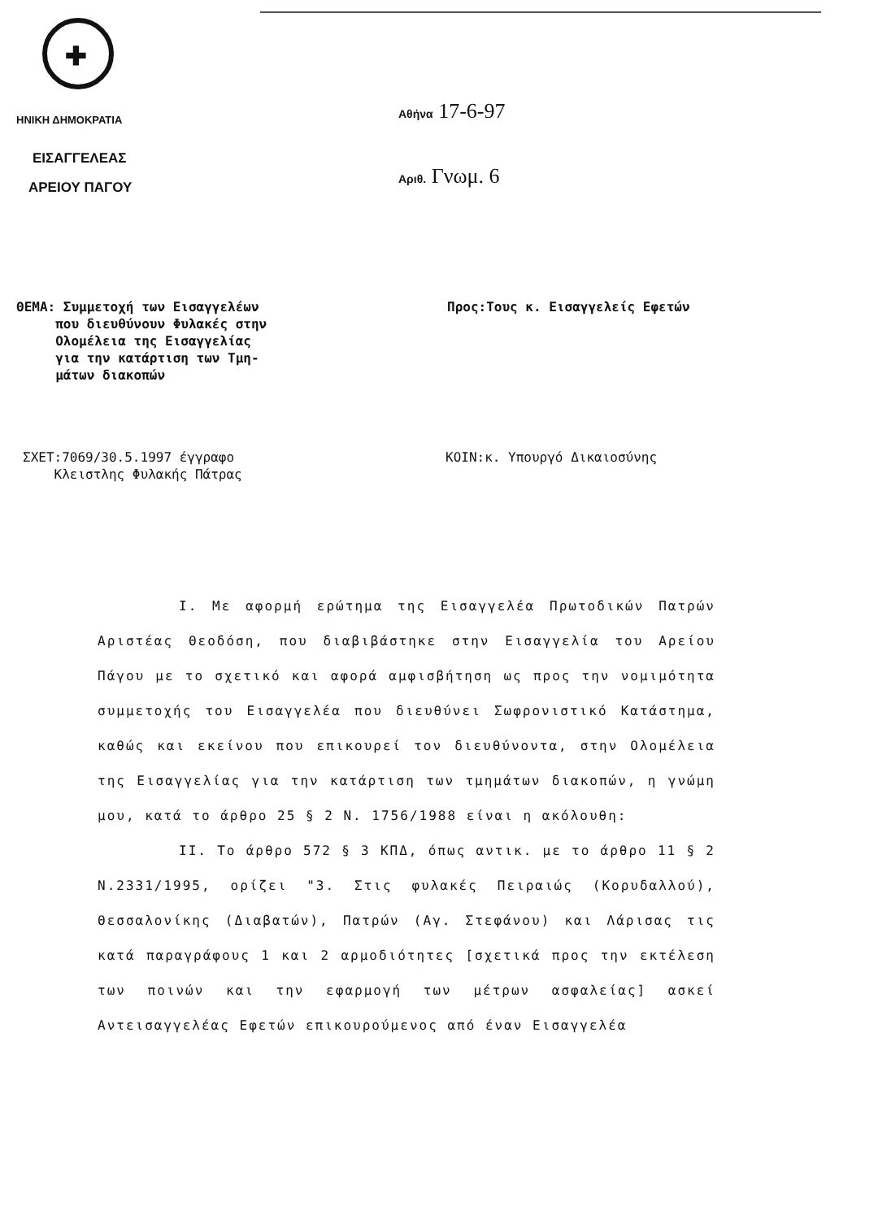✚
ΗΝΙΚΗ ΔΗΜΟΚΡΑΤΙΑ
ΕΙΣΑΓΓΕΛΕΑΣ
ΑΡΕΙΟΥ ΠΑΓΟΥ
Αθήνα 17-6-97
Αριθ. Γνωμ. 6
ΘΕΜΑ: Συμμετοχή των Εισαγγελέων
που διευθύνουν Φυλακές στην
Ολομέλεια της Εισαγγελίας
για την κατάρτιση των Τμη-
μάτων διακοπών
Προς:Τους κ. Εισαγγελείς Εφετών
ΣΧΕΤ:7069/30.5.1997 έγγραφο
Κλειστλης Φυλακής Πάτρας
ΚΟΙΝ:κ. Υπουργό Δικαιοσύνης
Ι. Με αφορμή ερώτημα της Εισαγγελέα Πρωτοδικών Πατρών Αριστέας Θεοδόση, που διαβιβάστηκε στην Εισαγγελία του Αρείου Πάγου με το σχετικό και αφορά αμφισβήτηση ως προς την νομιμότητα συμμετοχής του Εισαγγελέα που διευθύνει Σωφρονιστικό Κατάστημα, καθώς και εκείνου που επικουρεί τον διευθύνοντα, στην Ολομέλεια της Εισαγγελίας για την κατάρτιση των τμημάτων διακοπών, η γνώμη μου, κατά το άρθρο 25 § 2 Ν. 1756/1988 είναι η ακόλουθη:
ΙΙ. Το άρθρο 572 § 3 ΚΠΔ, όπως αντικ. με το άρθρο 11 § 2 Ν.2331/1995, ορίζει "3. Στις φυλακές Πειραιώς (Κορυδαλλού), Θεσσαλονίκης (Διαβατών), Πατρών (Αγ. Στεφάνου) και Λάρισας τις κατά παραγράφους 1 και 2 αρμοδιότητες [σχετικά προς την εκτέλεση των ποινών και την εφαρμογή των μέτρων ασφαλείας] ασκεί Αντεισαγγελέας Εφετών επικουρούμενος από έναν Εισαγγελέα